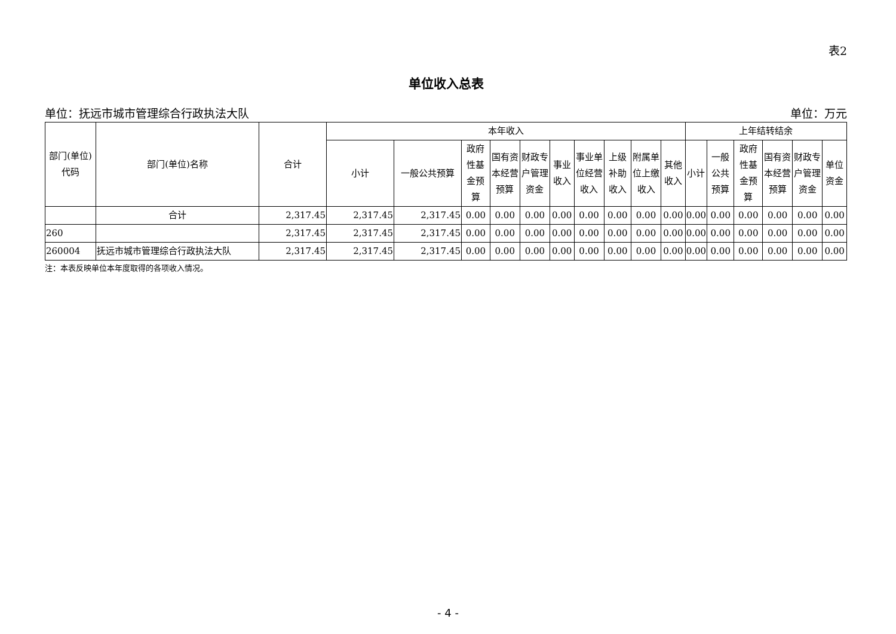表2
单位收入总表
单位：抚远市城市管理综合行政执法大队 单位：万元
| 部门(单位)代码 | 部门(单位)名称 | 合计 | 本年收入 | | | | | | | | | | 上年结转结余 | | | | | |
| --- | --- | --- | --- | --- | --- | --- | --- | --- | --- | --- | --- | --- | --- | --- | --- | --- | --- | --- |
| | | | 小计 | 一般公共预算 | 政府性基金预算 | 国有资本经营预算 | 财政专户管理资金 | 事业收入 | 事业单位经营收入 | 上级补助收入 | 附属单位上缴收入 | 其他收入 | 小计 | 一般公共预算 | 政府性基金预算 | 国有资本经营预算 | 财政专户管理资金 | 单位资金 |
| | 合计 | 2,317.45 | 2,317.45 | 2,317.45 | 0.00 | 0.00 | 0.00 | 0.00 | 0.00 | 0.00 | 0.00 | 0.00 | 0.00 | 0.00 | 0.00 | 0.00 | 0.00 | 0.00 |
| 260 | | 2,317.45 | 2,317.45 | 2,317.45 | 0.00 | 0.00 | 0.00 | 0.00 | 0.00 | 0.00 | 0.00 | 0.00 | 0.00 | 0.00 | 0.00 | 0.00 | 0.00 | 0.00 |
| 260004 | 抚远市城市管理综合行政执法大队 | 2,317.45 | 2,317.45 | 2,317.45 | 0.00 | 0.00 | 0.00 | 0.00 | 0.00 | 0.00 | 0.00 | 0.00 | 0.00 | 0.00 | 0.00 | 0.00 | 0.00 | 0.00 |
注：本表反映单位本年度取得的各项收入情况。
- 4 -